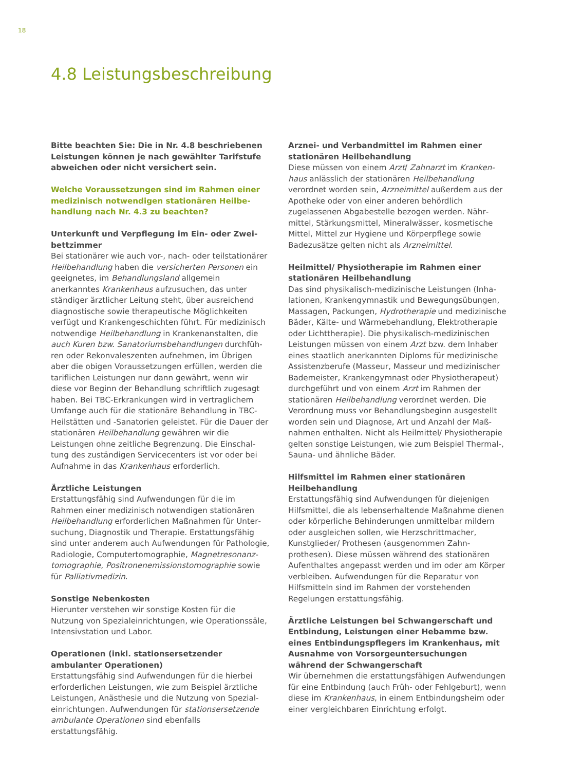18
4.8 Leistungsbeschreibung
Bitte beachten Sie: Die in Nr. 4.8 beschriebenen Leistungen können je nach gewählter Tarifstufe abweichen oder nicht versichert sein.
Welche Voraussetzungen sind im Rahmen einer medizinisch notwendigen stationären Heilbe­handlung nach Nr. 4.3 zu beachten?
Unterkunft und Verpflegung im Ein- oder Zwei­bettzimmer
Bei stationärer wie auch vor-, nach- oder teilstation­ärer Heilbehandlung haben die versicherten Per­sonen ein geeignetes, im Behandlungsland allgemein anerkanntes Krankenhaus aufzusuchen, das unter ständiger ärztlicher Leitung steht, über ausreichend diagnostische sowie therapeutische Möglichkeiten verfügt und Krankengeschichten führt. Für medizinisch notwendige Heilbehandlung in Krankenanstalten, die auch Kuren bzw. Sanatoriumsbehandlungen durchfüh­ren oder Rekonvaleszenten aufnehmen, im Übrigen aber die obigen Voraussetzungen erfüllen, werden die tariflichen Leistungen nur dann gewährt, wenn wir diese vor Beginn der Behandlung schriftlich zugesagt haben. Bei TBC-Erkrankungen wird in vertraglichem Umfange auch für die stationäre Behandlung in TBC-Heilstätten und -Sanatorien geleistet. Für die Dauer der stationären Heilbehandlung gewähren wir die Leistungen ohne zeitliche Begrenzung. Die Einschal­tung des zuständigen Servicecenters ist vor oder bei Aufnahme in das Krankenhaus erforderlich.
Ärztliche Leistungen
Erstattungsfähig sind Aufwendungen für die im Rahmen einer medizinisch notwendigen stationären Heilbehandlung erforderlichen Maßnahmen für Unter­suchung, Diagnostik und Therapie. Erstattungsfähig sind unter anderem auch Aufwendungen für Pathologie, Radiologie, Computertomographie, Magnetresonanz­tomographie, Positronenemissionstomographie sowie für Palliativmedizin.
Sonstige Nebenkosten
Hierunter verstehen wir sonstige Kosten für die Nutzung von Spezialeinrichtungen, wie Operations­säle, Intensivstation und Labor.
Operationen (inkl. stationsersetzender ambulanter Operationen)
Erstattungsfähig sind Aufwendungen für die hierbei erforderlichen Leistungen, wie zum Beispiel ärztliche Leistungen, Anästhesie und die Nutzung von Spezial­einrichtungen. Aufwendungen für stationsersetzende ambulante Operationen sind ebenfalls erstattungsfähig.
Arznei- und Verbandmittel im Rahmen einer stati­onären Heilbehandlung
Diese müssen von einem Arzt/ Zahnarzt im Kranken­haus anlässlich der stationären Heilbehandlung verordnet worden sein, Arzneimittel außerdem aus der Apotheke oder von einer anderen behördlich zugelassenen Abgabestelle bezogen werden. Nähr­mittel, Stärkungsmittel, Mineralwässer, kosmetische Mittel, Mittel zur Hygiene und Körperpflege sowie Badezusätze gelten nicht als Arzneimittel.
Heilmittel/ Physiotherapie im Rahmen einer stationären Heilbehandlung
Das sind physikalisch-medizinische Leistungen (Inha­lationen, Krankengymnastik und Bewegungsübungen, Massagen, Packungen, Hydrotherapie und medizinische Bäder, Kälte- und Wärmebehandlung, Elektrotherapie oder Lichttherapie). Die physikalisch-medizinischen Leistungen müssen von einem Arzt bzw. dem Inhaber eines staatlich anerkannten Diploms für medizinische Assistenzberufe (Masseur, Masseur und medizinischer Bademeister, Krankengymnast oder Physiotherapeut) durchgeführt und von einem Arzt im Rahmen der stationären Heilbehandlung verordnet werden. Die Verordnung muss vor Behandlungsbeginn ausgestellt worden sein und Diagnose, Art und Anzahl der Maß­nahmen enthalten. Nicht als Heilmittel/ Physiotherapie gelten sonstige Leistungen, wie zum Beispiel Thermal-, Sauna- und ähnliche Bäder.
Hilfsmittel im Rahmen einer stationären Heilbehandlung
Erstattungsfähig sind Aufwendungen für diejenigen Hilfsmittel, die als lebenserhaltende Maßnahme dienen oder körperliche Behinderungen unmittelbar mildern oder ausgleichen sollen, wie Herzschrittma­cher, Kunstglieder/ Prothesen (ausgenommen Zahn­prothesen). Diese müssen während des stationären Aufenthaltes angepasst werden und im oder am Körper verbleiben. Aufwendungen für die Reparatur von Hilfsmitteln sind im Rahmen der vorstehenden Regelungen erstattungsfähig.
Ärztliche Leistungen bei Schwangerschaft und Entbindung, Leistungen einer Hebamme bzw. eines Entbindungspflegers im Krankenhaus, mit Ausnahme von Vorsorgeuntersuchungen während der Schwangerschaft
Wir übernehmen die erstattungsfähigen Aufwendun­gen für eine Entbindung (auch Früh- oder Fehlgeburt), wenn diese im Krankenhaus, in einem Entbindung­sheim oder einer vergleichbaren Einrichtung erfolgt.